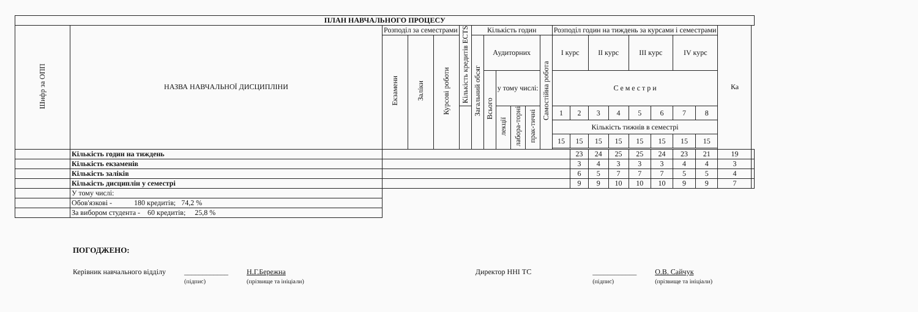| ПЛАН НАВЧАЛЬНОГО ПРОЦЕСУ | | | | | | | | | | | | | | | | | | | | | |
| --- | --- | --- | --- | --- | --- | --- | --- | --- | --- | --- | --- | --- | --- | --- | --- | --- | --- | --- | --- | --- | --- |
| Шифр за ОПП | НАЗВА НАВЧАЛЬНОЇ ДИСЦИПЛІНИ | Розподіл за семестрами | | | Кількість кредитів ECTS | Кількість годин | | | | | | Розподіл годин на тиждень за курсами і семестрами | | | | | | | | Ка | |
| | | Екзамени | Заліки | Курсові роботи | | Загальний обсяг | Аудиторних | | | | Самостійна робота | I курс | | II курс | | III курс | | IV курс | | | |
| | | | | | | | Всього | у тому числі: | | | | С е м е с т р и | | | | | | | | | |
| | | | | | | | | лекції | лабора-торні | прак-тичні | | 1 | 2 | 3 | 4 | 5 | 6 | 7 | 8 | | |
| | | | | | | | | | | | | Кількість тижнів в семестрі | | | | | | | | | |
| | | | | | | | | | | | | 15 | 15 | 15 | 15 | 15 | 15 | 15 | 15 | | |
| | Кількість годин на тиждень | | | | | | | | | | | | 23 | 24 | 25 | 25 | 24 | 23 | 21 | 19 | |
| | Кількість екзаменів | | | | | | | | | | | | 3 | 4 | 3 | 3 | 3 | 4 | 4 | 3 | |
| | Кількість заліків | | | | | | | | | | | | 6 | 5 | 7 | 7 | 7 | 5 | 5 | 4 | |
| | Кількість дисциплін у семестрі | | | | | | | | | | | | 9 | 9 | 10 | 10 | 10 | 9 | 9 | 7 | |
| | У тому числі: | | | | | | | | | | | | | | | | | | | | |
| | Обов'язкові - 180 кредитів; 74,2 % | | | | | | | | | | | | | | | | | | | | |
| | За вибором студента - 60 кредитів; 25,8 % | | | | | | | | | | | | | | | | | | | | |
ПОГОДЖЕНО:
Керівник навчального відділу ____________
(підпис)
Н.Г.Бережна
(прізвище та ініціали)
Директор ННІ ТС ____________
(підпис)
О.В. Сайчук
(прізвище та ініціали)